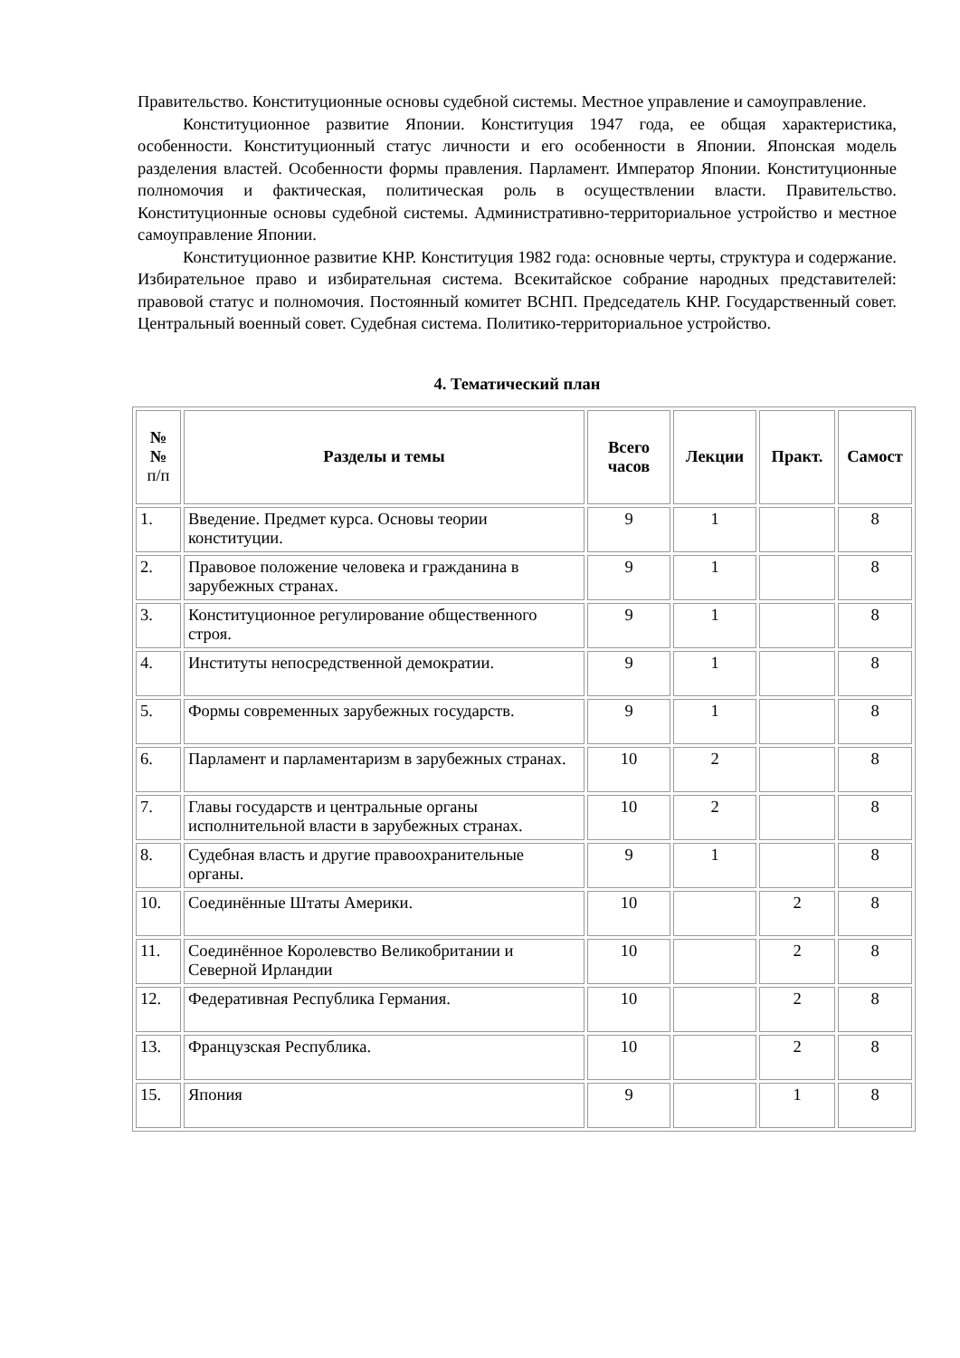Правительство. Конституционные основы судебной системы. Местное управление и самоуправление.
Конституционное развитие Японии. Конституция 1947 года, ее общая характеристика, особенности. Конституционный статус личности и его особенности в Японии. Японская модель разделения властей. Особенности формы правления. Парламент. Император Японии. Конституционные полномочия и фактическая, политическая роль в осуществлении власти. Правительство. Конституционные основы судебной системы. Административно-территориальное устройство и местное самоуправление Японии.
Конституционное развитие КНР. Конституция 1982 года: основные черты, структура и содержание. Избирательное право и избирательная система. Всекитайское собрание народных представителей: правовой статус и полномочия. Постоянный комитет ВСНП. Председатель КНР. Государственный совет. Центральный военный совет. Судебная система. Политико-территориальное устройство.
4. Тематический план
| № № п/п | Разделы и темы | Всего часов | Лекции | Практ. | Самост |
| --- | --- | --- | --- | --- | --- |
| 1. | Введение. Предмет курса. Основы теории конституции. | 9 | 1 | | 8 |
| 2. | Правовое положение человека и гражданина в зарубежных странах. | 9 | 1 | | 8 |
| 3. | Конституционное регулирование общественного строя. | 9 | 1 | | 8 |
| 4. | Институты непосредственной демократии. | 9 | 1 | | 8 |
| 5. | Формы современных зарубежных государств. | 9 | 1 | | 8 |
| 6. | Парламент и парламентаризм в зарубежных странах. | 10 | 2 | | 8 |
| 7. | Главы государств и центральные органы исполнительной власти в зарубежных странах. | 10 | 2 | | 8 |
| 8. | Судебная власть и другие правоохранительные органы. | 9 | 1 | | 8 |
| 10. | Соединённые Штаты Америки. | 10 | | 2 | 8 |
| 11. | Соединённое Королевство Великобритании и Северной Ирландии | 10 | | 2 | 8 |
| 12. | Федеративная Республика Германия. | 10 | | 2 | 8 |
| 13. | Французская Республика. | 10 | | 2 | 8 |
| 15. | Япония | 9 | | 1 | 8 |